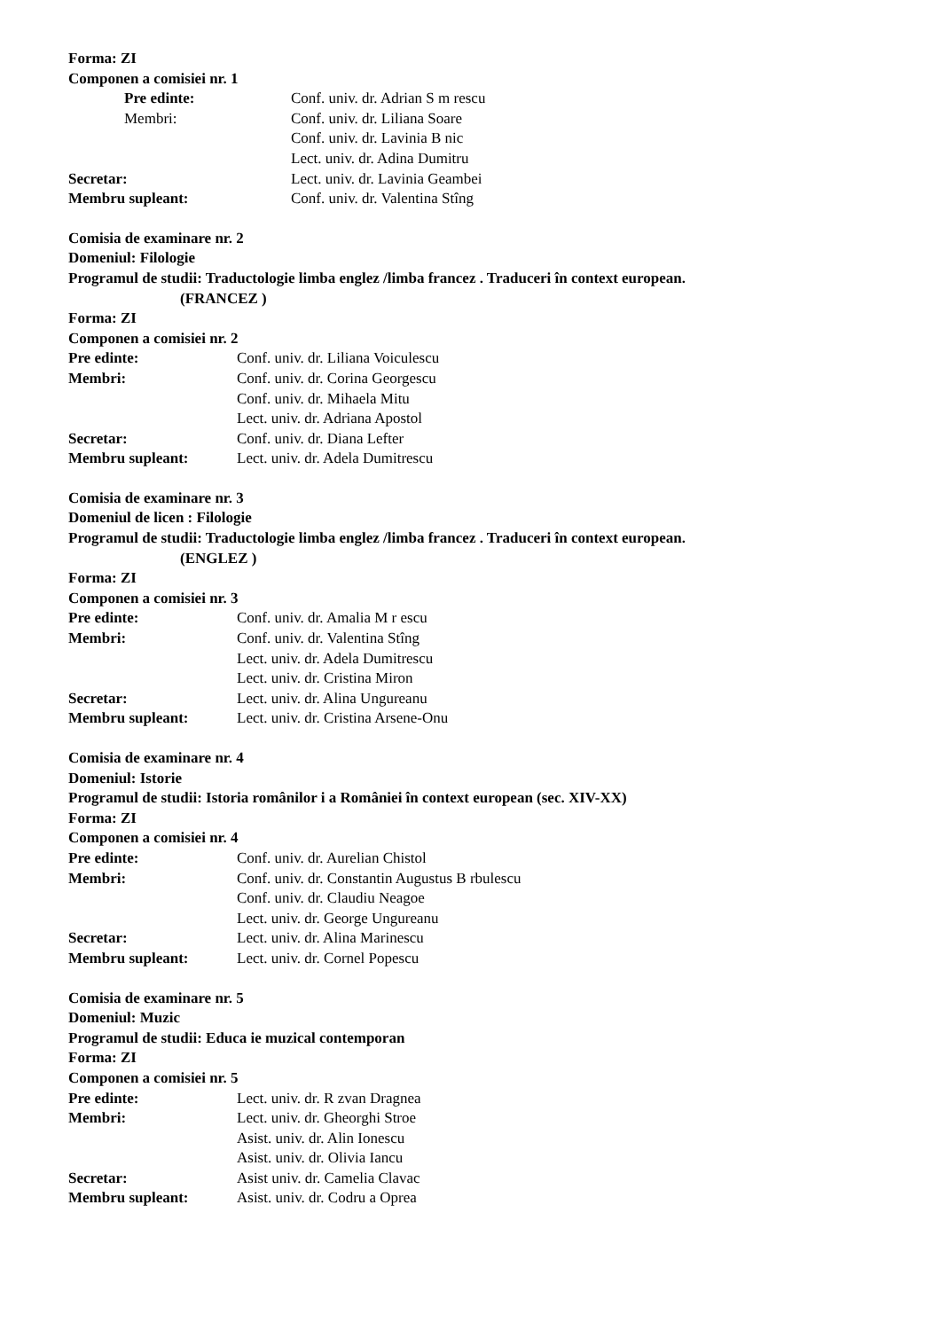Forma: ZI
Componen a comisiei nr. 1
Pre edinte: Conf. univ. dr. Adrian S m rescu
Membri: Conf. univ. dr. Liliana Soare
Conf. univ. dr. Lavinia B nic
Lect. univ. dr. Adina Dumitru
Secretar: Lect. univ. dr. Lavinia Geambei
Membru supleant: Conf. univ. dr. Valentina Stîng
Comisia de examinare nr. 2
Domeniul: Filologie
Programul de studii: Traductologie limba englez /limba francez . Traduceri în context european.
(FRANCEZ )
Forma: ZI
Componen a comisiei nr. 2
Pre edinte: Conf. univ. dr. Liliana Voiculescu
Membri: Conf. univ. dr. Corina Georgescu
Conf. univ. dr. Mihaela Mitu
Lect. univ. dr. Adriana Apostol
Secretar: Conf. univ. dr. Diana Lefter
Membru supleant: Lect. univ. dr. Adela Dumitrescu
Comisia de examinare nr. 3
Domeniul de licen : Filologie
Programul de studii: Traductologie limba englez /limba francez . Traduceri în context european.
(ENGLEZ )
Forma: ZI
Componen a comisiei nr. 3
Pre edinte: Conf. univ. dr. Amalia M r escu
Membri: Conf. univ. dr. Valentina Stîng
Lect. univ. dr. Adela Dumitrescu
Lect. univ. dr. Cristina Miron
Secretar: Lect. univ. dr. Alina Ungureanu
Membru supleant: Lect. univ. dr. Cristina Arsene-Onu
Comisia de examinare nr. 4
Domeniul: Istorie
Programul de studii: Istoria românilor i a României în context european (sec. XIV-XX)
Forma: ZI
Componen a comisiei nr. 4
Pre edinte: Conf. univ. dr. Aurelian Chistol
Membri: Conf. univ. dr. Constantin Augustus B rbulescu
Conf. univ. dr. Claudiu Neagoe
Lect. univ. dr. George Ungureanu
Secretar: Lect. univ. dr. Alina Marinescu
Membru supleant: Lect. univ. dr. Cornel Popescu
Comisia de examinare nr. 5
Domeniul: Muzic
Programul de studii: Educa ie muzical contemporan
Forma: ZI
Componen a comisiei nr. 5
Pre edinte: Lect. univ. dr. R zvan Dragnea
Membri: Lect. univ. dr. Gheorghi Stroe
Asist. univ. dr. Alin Ionescu
Asist. univ. dr. Olivia Iancu
Secretar: Asist univ. dr. Camelia Clavac
Membru supleant: Asist. univ. dr. Codru a Oprea